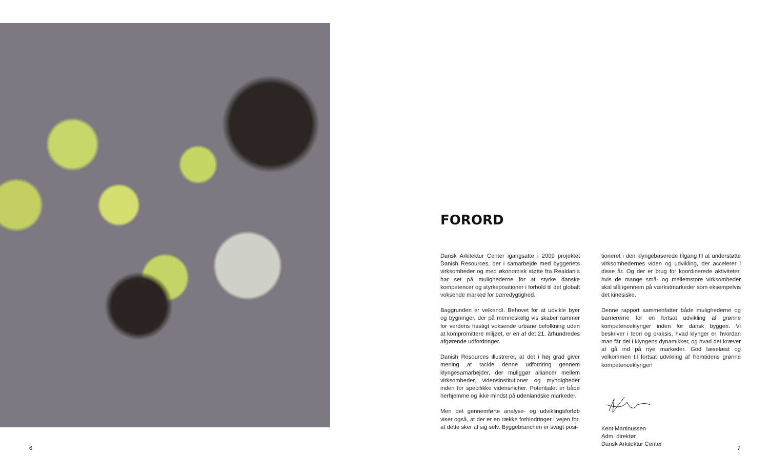FORORD
Dansk Arkitektur Center igangsatte i 2009 projektet Danish Resources, der i samarbejde med byggeriets virksomheder og med økonomisk støtte fra Realdania har set på mulighederne for at styrke danske kompetencer og styrkepositioner i forhold til det globalt voksende marked for bæredygtighed.
Baggrunden er velkendt. Behovet for at udvikle byer og bygninger, der på menneskelig vis skaber rammer for verdens hastigt voksende urbane befolkning uden at kompromittere miljøet, er en af det 21. århundredes afgørende udfordringer.
Danish Resources illustrerer, at det i høj grad giver mening at tackle denne udfordring gennem klyngesamarbejder, der muliggør alliancer mellem virksomheder, vidensinstitutioner og myndigheder inden for specifikke vidensnicher. Potentialet er både herhjemme og ikke mindst på udenlandske markeder.
Men det gennemførte analyse- og udviklingsforløb viser også, at der er en række forhindringer i vejen for, at dette sker af sig selv. Byggebranchen er svagt posi-
tioneret i den klyngebaserede tilgang til at understøtte virksomhedernes viden og udvikling, der accelerer i disse år. Og der er brug for koordinerede aktiviteter, hvis de mange små- og mellemstore virksomheder skal slå igennem på værkstmarkeder som eksempelvis det kinesiske.
Denne rapport sammenfatter både mulighederne og barriererne for en fortsat udvikling af grønne kompetenceklynger inden for dansk byggeri. Vi beskriver i teori og praksis, hvad klynger er, hvordan man får del i klyngens dynamikker, og hvad det kræver at gå ind på nye markeder. God læselæst og velkommen til fortsat udvikling af fremtidens grønne kompetenceklynger!
Kent Martinussen
Adm. direktør
Dansk Arkitektur Center
6 7